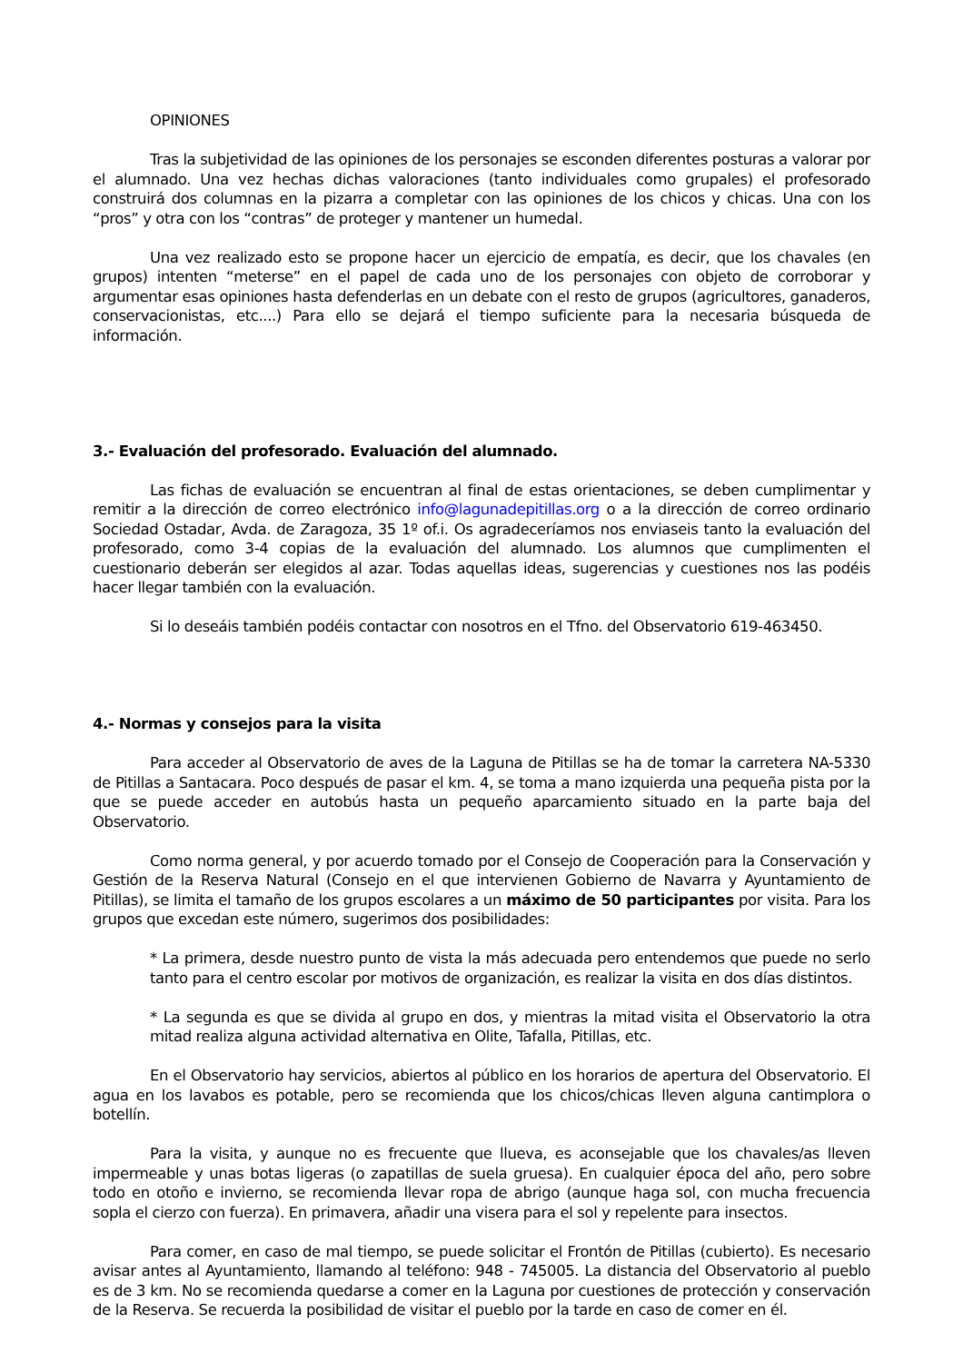OPINIONES
Tras la subjetividad de las opiniones de los personajes se esconden diferentes posturas a valorar por el alumnado. Una vez hechas dichas valoraciones (tanto individuales como grupales) el profesorado construirá dos columnas en la pizarra a completar con las opiniones de los chicos y chicas. Una con los “pros” y otra con los “contras” de proteger y mantener un humedal.
Una vez realizado esto se propone hacer un ejercicio de empatía, es decir, que los chavales (en grupos) intenten “meterse” en el papel de cada uno de los personajes con objeto de corroborar y argumentar esas opiniones hasta defenderlas en un debate con el resto de grupos (agricultores, ganaderos, conservacionistas, etc....) Para ello se dejará el tiempo suficiente para la necesaria búsqueda de información.
3.- Evaluación del profesorado. Evaluación del alumnado.
Las fichas de evaluación se encuentran al final de estas orientaciones, se deben cumplimentar y remitir a la dirección de correo electrónico info@lagunadepitillas.org o a la dirección de correo ordinario Sociedad Ostadar, Avda. de Zaragoza, 35 1º of.i. Os agradeceríamos nos enviaseis tanto la evaluación del profesorado, como 3-4 copias de la evaluación del alumnado. Los alumnos que cumplimenten el cuestionario deberán ser elegidos al azar. Todas aquellas ideas, sugerencias y cuestiones nos las podéis hacer llegar también con la evaluación.
Si lo deseáis también podéis contactar con nosotros en el Tfno. del Observatorio 619-463450.
4.- Normas y consejos para la visita
Para acceder al Observatorio de aves de la Laguna de Pitillas se ha de tomar la carretera NA-5330 de Pitillas a Santacara. Poco después de pasar el km. 4, se toma a mano izquierda una pequeña pista por la que se puede acceder en autobús hasta un pequeño aparcamiento situado en la parte baja del Observatorio.
Como norma general, y por acuerdo tomado por el Consejo de Cooperación para la Conservación y Gestión de la Reserva Natural (Consejo en el que intervienen Gobierno de Navarra y Ayuntamiento de Pitillas), se limita el tamaño de los grupos escolares a un máximo de 50 participantes por visita. Para los grupos que excedan este número, sugerimos dos posibilidades:
* La primera, desde nuestro punto de vista la más adecuada pero entendemos que puede no serlo tanto para el centro escolar por motivos de organización, es realizar la visita en dos días distintos.
* La segunda es que se divida al grupo en dos, y mientras la mitad visita el Observatorio la otra mitad realiza alguna actividad alternativa en Olite, Tafalla, Pitillas, etc.
En el Observatorio hay servicios, abiertos al público en los horarios de apertura del Observatorio. El agua en los lavabos es potable, pero se recomienda que los chicos/chicas lleven alguna cantimplora o botellín.
Para la visita, y aunque no es frecuente que llueva, es aconsejable que los chavales/as lleven impermeable y unas botas ligeras (o zapatillas de suela gruesa). En cualquier época del año, pero sobre todo en otoño e invierno, se recomienda llevar ropa de abrigo (aunque haga sol, con mucha frecuencia sopla el cierzo con fuerza). En primavera, añadir una visera para el sol y repelente para insectos.
Para comer, en caso de mal tiempo, se puede solicitar el Frontón de Pitillas (cubierto). Es necesario avisar antes al Ayuntamiento, llamando al teléfono: 948 - 745005. La distancia del Observatorio al pueblo es de 3 km. No se recomienda quedarse a comer en la Laguna por cuestiones de protección y conservación de la Reserva. Se recuerda la posibilidad de visitar el pueblo por la tarde en caso de comer en él.